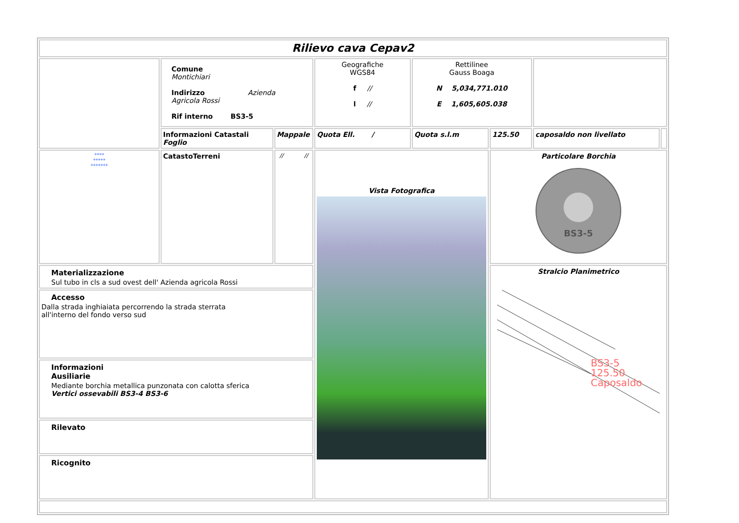| Rilievo cava Cepav2 | | | | | | | |
| | Comune Montichiari Indirizzo Azienda Agricola Rossi Rif interno BS3-5 | | Geografiche WGS84 f // l // | Rettilinee Gauss Boaga N 5,034,771.010 E 1,605,605.038 | | | |
| | Informazioni Catastali Foglio | Mappale | Quota Ell. / | Quota s.l.m | 125.50 | caposaldo non livellato | |
| **** ***** ******* | CatastoTerreni | // // | Vista Fotografica | | Particolare Borchia BS3-5 | | |
| Materializzazione Sul tubo in cls a sud ovest dell' Azienda agricola Rossi | | | | | Stralcio Planimetrico BS3-5 125.50 Caposaldo | | |
| Accesso Dalla strada inghiaiata percorrendo la strada sterrata all'interno del fondo verso sud | | | | | | | |
| Informazioni Ausiliarie Mediante borchia metallica punzonata con calotta sferica Vertici ossevabili BS3-4 BS3-6 | | | | | | | |
| Rilevato | | | | | | | |
| Ricognito | | | | | | | |